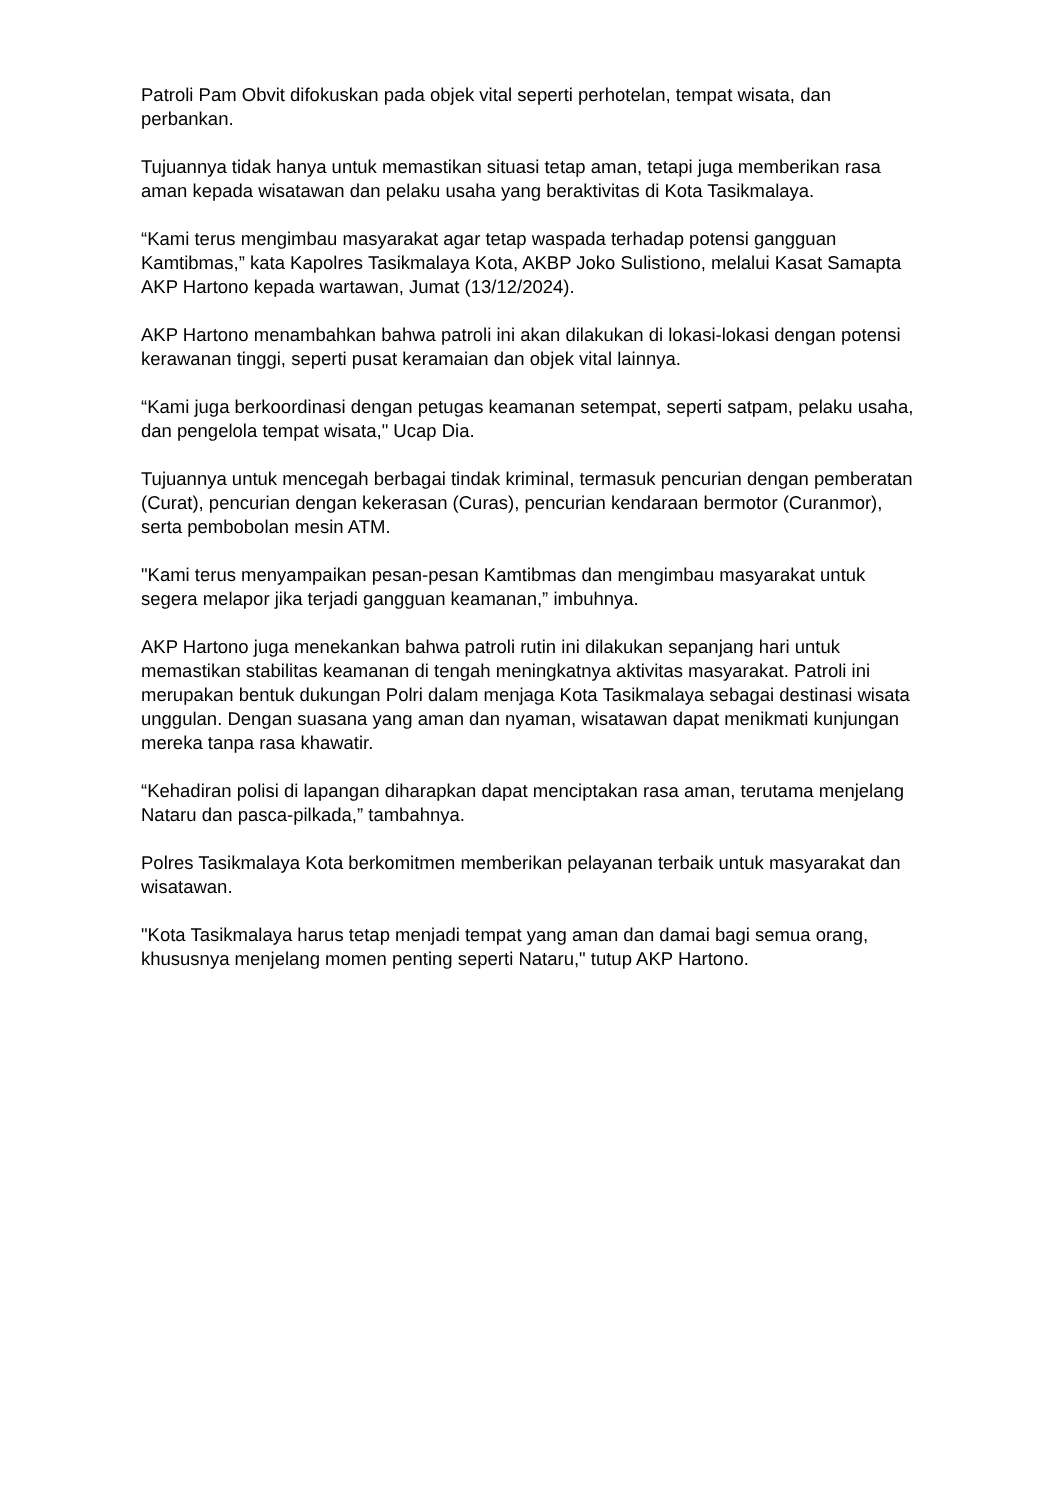Patroli Pam Obvit difokuskan pada objek vital seperti perhotelan, tempat wisata, dan perbankan.
Tujuannya tidak hanya untuk memastikan situasi tetap aman, tetapi juga memberikan rasa aman kepada wisatawan dan pelaku usaha yang beraktivitas di Kota Tasikmalaya.
“Kami terus mengimbau masyarakat agar tetap waspada terhadap potensi gangguan Kamtibmas,” kata Kapolres Tasikmalaya Kota, AKBP Joko Sulistiono, melalui Kasat Samapta AKP Hartono kepada wartawan, Jumat (13/12/2024).
AKP Hartono menambahkan bahwa patroli ini akan dilakukan di lokasi-lokasi dengan potensi kerawanan tinggi, seperti pusat keramaian dan objek vital lainnya.
“Kami juga berkoordinasi dengan petugas keamanan setempat, seperti satpam, pelaku usaha, dan pengelola tempat wisata," Ucap Dia.
Tujuannya untuk mencegah berbagai tindak kriminal, termasuk pencurian dengan pemberatan (Curat), pencurian dengan kekerasan (Curas), pencurian kendaraan bermotor (Curanmor), serta pembobolan mesin ATM.
"Kami terus menyampaikan pesan-pesan Kamtibmas dan mengimbau masyarakat untuk segera melapor jika terjadi gangguan keamanan,” imbuhnya.
AKP Hartono juga menekankan bahwa patroli rutin ini dilakukan sepanjang hari untuk memastikan stabilitas keamanan di tengah meningkatnya aktivitas masyarakat. Patroli ini merupakan bentuk dukungan Polri dalam menjaga Kota Tasikmalaya sebagai destinasi wisata unggulan. Dengan suasana yang aman dan nyaman, wisatawan dapat menikmati kunjungan mereka tanpa rasa khawatir.
“Kehadiran polisi di lapangan diharapkan dapat menciptakan rasa aman, terutama menjelang Nataru dan pasca-pilkada,” tambahnya.
Polres Tasikmalaya Kota berkomitmen memberikan pelayanan terbaik untuk masyarakat dan wisatawan.
"Kota Tasikmalaya harus tetap menjadi tempat yang aman dan damai bagi semua orang, khususnya menjelang momen penting seperti Nataru," tutup AKP Hartono.